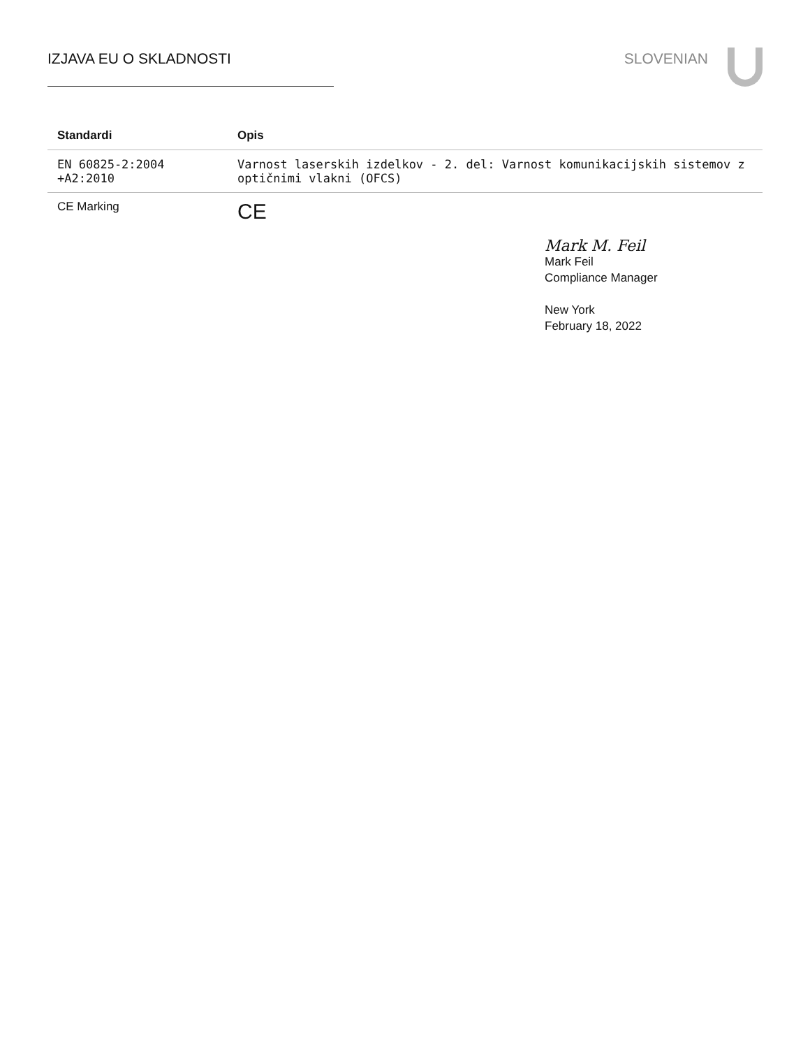IZJAVA EU O SKLADNOSTI SLOVENIAN
| Standardi | Opis |
| --- | --- |
| EN 60825-2:2004 +A2:2010 | Varnost laserskih izdelkov - 2. del: Varnost komunikacijskih sistemov z optičnimi vlakni (OFCS) |
| CE Marking | CE |
Mark M. Feil
Mark Feil
Compliance Manager
New York
February 18, 2022